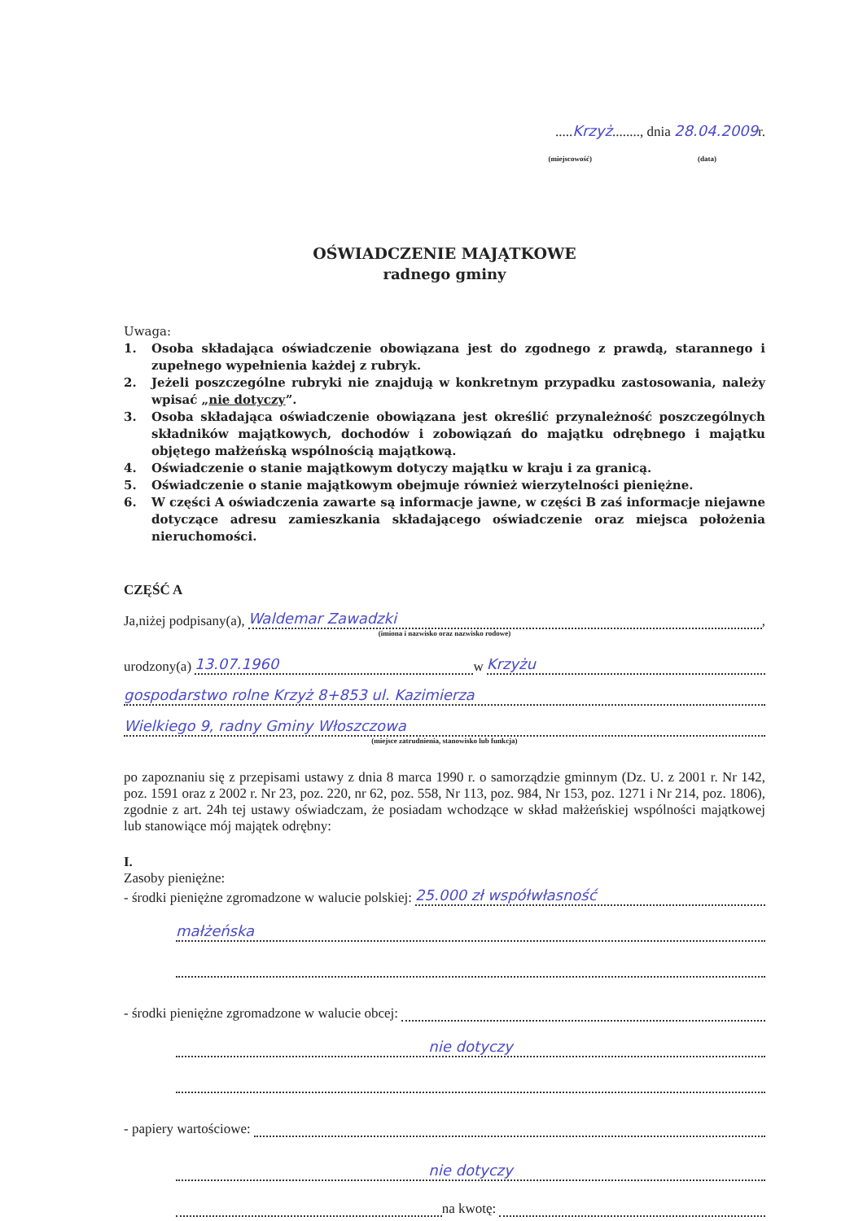.....Krzyż........, dnia 28.04.2009r.
(miejscowość) (data)
OŚWIADCZENIE MAJĄTKOWE
radnego gminy
Uwaga:
1. Osoba składająca oświadczenie obowiązana jest do zgodnego z prawdą, starannego i zupełnego wypełnienia każdej z rubryk.
2. Jeżeli poszczególne rubryki nie znajdują w konkretnym przypadku zastosowania, należy wpisać „nie dotyczy”.
3. Osoba składająca oświadczenie obowiązana jest określić przynależność poszczególnych składników majątkowych, dochodów i zobowiązań do majątku odrębnego i majątku objętego małżeńską wspólnością majątkową.
4. Oświadczenie o stanie majątkowym dotyczy majątku w kraju i za granicą.
5. Oświadczenie o stanie majątkowym obejmuje również wierzytelności pieniężne.
6. W części A oświadczenia zawarte są informacje jawne, w części B zaś informacje niejawne dotyczące adresu zamieszkania składającego oświadczenie oraz miejsca położenia nieruchomości.
CZĘŚĆ A
Ja,niżej podpisany(a), Waldemar Zawadzki,
(imiona i nazwisko oraz nazwisko rodowe)
urodzony(a) 13.07.1960 w Krzyżu
gospodarstwo rolne Krzyż 8+853 ul. Kazimierza
Wielkiego 9, radny Gminy Włoszczowa
(miejsce zatrudnienia, stanowisko lub funkcja)
po zapoznaniu się z przepisami ustawy z dnia 8 marca 1990 r. o samorządzie gminnym (Dz. U. z 2001 r. Nr 142, poz. 1591 oraz z 2002 r. Nr 23, poz. 220, nr 62, poz. 558, Nr 113, poz. 984, Nr 153, poz. 1271 i Nr 214, poz. 1806), zgodnie z art. 24h tej ustawy oświadczam, że posiadam wchodzące w skład małżeńskiej wspólności majątkowej lub stanowiące mój majątek odrębny:
I.
Zasoby pieniężne:
- środki pieniężne zgromadzone w walucie polskiej: 25.000 zł współwłasność
małżeńska
- środki pieniężne zgromadzone w walucie obcej:
nie dotyczy
- papiery wartościowe:
nie dotyczy
na kwotę: